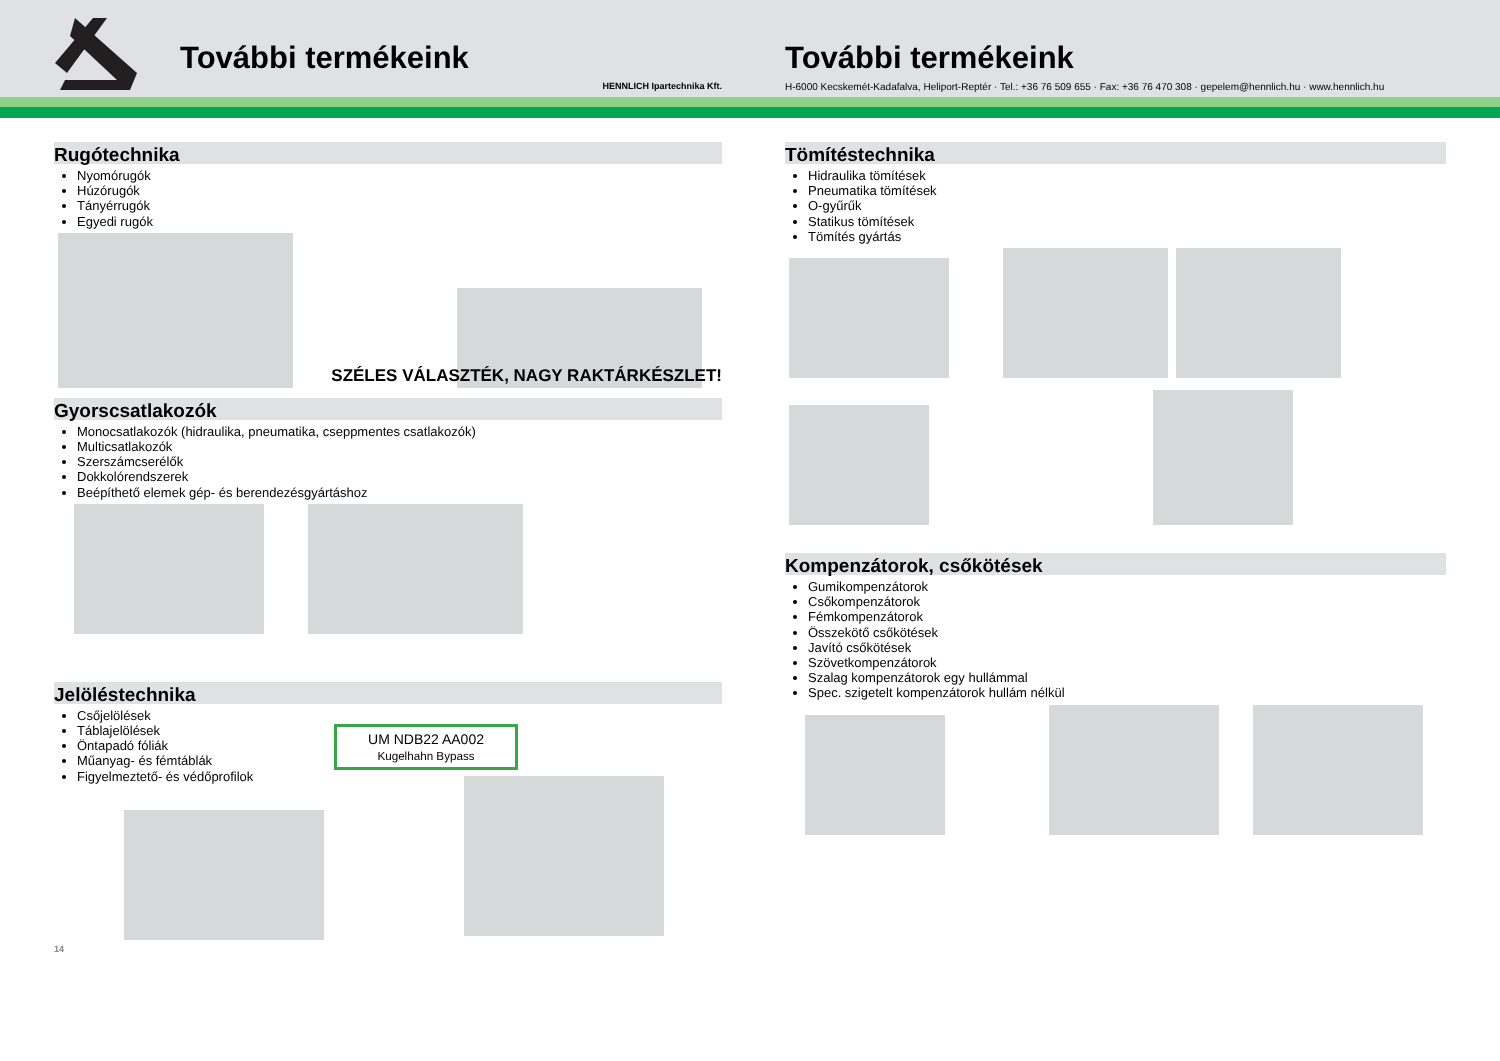További termékeink
HENNLICH Ipartechnika Kft.
További termékeink
H-6000 Kecskemét-Kadafalva, Heliport-Reptér · Tel.: +36 76 509 655 · Fax: +36 76 470 308 · gepelem@hennlich.hu · www.hennlich.hu
Rugótechnika
Nyomórugók
Húzórugók
Tányérrugók
Egyedi rugók
SZÉLES VÁLASZTÉK, NAGY RAKTÁRKÉSZLET!
Gyorscsatlakozók
Monocsatlakozók (hidraulika, pneumatika, cseppmentes csatlakozók)
Multicsatlakozók
Szerszámcserélők
Dokkolórendszerek
Beépíthető elemek gép- és berendezésgyártáshoz
Jelöléstechnika
Csőjelölések
Táblajelölések
Öntapadó fóliák
Műanyag- és fémtáblák
Figyelmeztető- és védőprofilok
UM NDB22 AA002
Kugelhahn Bypass
14
Tömítéstechnika
Hidraulika tömítések
Pneumatika tömítések
O-gyűrűk
Statikus tömítések
Tömítés gyártás
Kompenzátorok, csőkötések
Gumikompenzátorok
Csőkompenzátorok
Fémkompenzátorok
Összekötő csőkötések
Javító csőkötések
Szövetkompenzátorok
Szalag kompenzátorok egy hullámmal
Spec. szigetelt kompenzátorok hullám nélkül